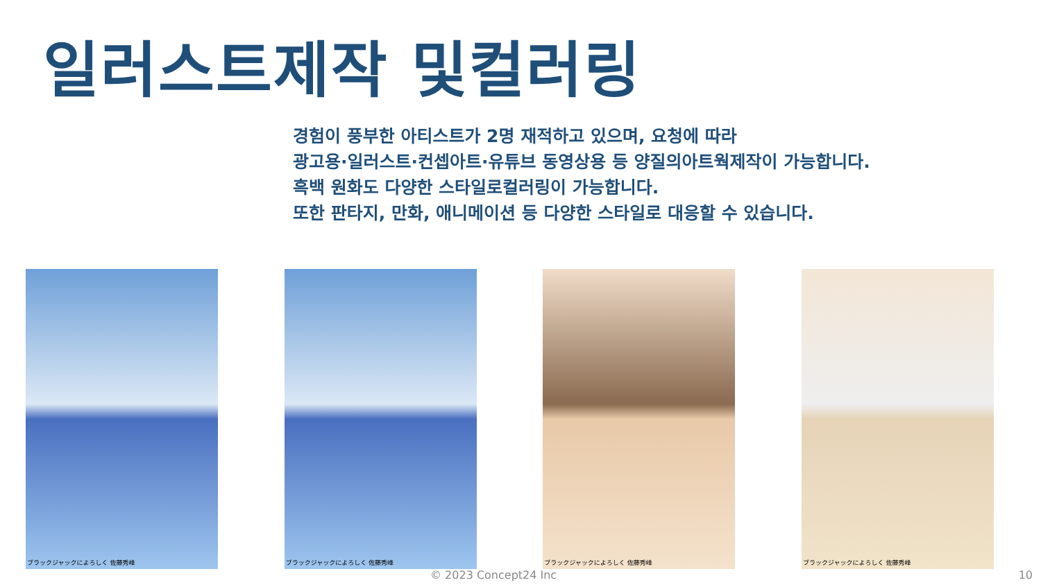일러스트제작 및컬러링
경험이 풍부한 아티스트가 2명 재적하고 있으며, 요청에 따라
광고용·일러스트·컨셉아트·유튜브 동영상용 등 양질의아트웍제작이 가능합니다.
흑백 원화도 다양한 스타일로컬러링이 가능합니다.
또한 판타지, 만화, 애니메이션 등 다양한 스타일로 대응할 수 있습니다.
ブラックジャックによろしく 佐藤秀峰
ブラックジャックによろしく 佐藤秀峰
ブラックジャックによろしく 佐藤秀峰
ブラックジャックによろしく 佐藤秀峰
© 2023 Concept24 Inc 10